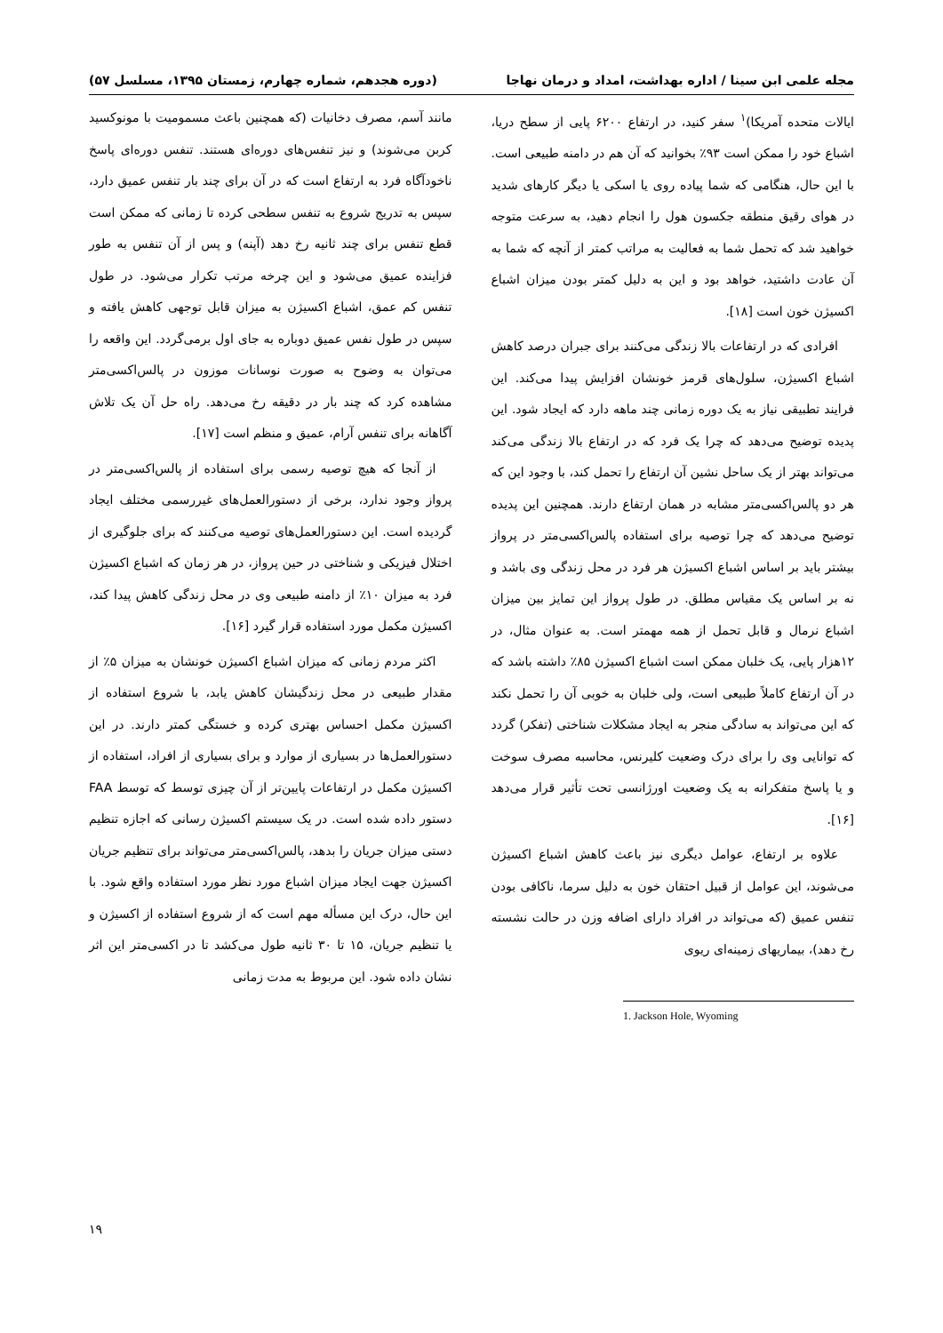مجله علمی ابن سینا / اداره بهداشت، امداد و درمان نهاجا (دوره هجدهم، شماره چهارم، زمستان ۱۳۹۵، مسلسل ۵۷)
ایالات متحده آمریکا)<sup>۱</sup> سفر کنید، در ارتفاع ۶۲۰۰ پایی از سطح دریا، اشباع خود را ممکن است ۹۳٪ بخوانید که آن هم در دامنه طبیعی است. با این حال، هنگامی که شما پیاده روی یا اسکی یا دیگر کارهای شدید در هوای رقیق منطقه جکسون هول را انجام دهید، به سرعت متوجه خواهید شد که تحمل شما به فعالیت به مراتب کمتر از آنچه که شما به آن عادت داشتید، خواهد بود و این به دلیل کمتر بودن میزان اشباع اکسیژن خون است [۱۸].
افرادی که در ارتفاعات بالا زندگی می‌کنند برای جبران درصد کاهش اشباع اکسیژن، سلول‌های قرمز خونشان افزایش پیدا می‌کند. این فرایند تطبیقی نیاز به یک دوره زمانی چند ماهه دارد که ایجاد شود. این پدیده توضیح می‌دهد که چرا یک فرد که در ارتفاع بالا زندگی می‌کند می‌تواند بهتر از یک ساحل نشین آن ارتفاع را تحمل کند، با وجود این که هر دو پالس‌اکسی‌متر مشابه در همان ارتفاع دارند. همچنین این پدیده توضیح می‌دهد که چرا توصیه برای استفاده پالس‌اکسی‌متر در پرواز بیشتر باید بر اساس اشباع اکسیژن هر فرد در محل زندگی وی باشد و نه بر اساس یک مقیاس مطلق. در طول پرواز این تمایز بین میزان اشباع نرمال و قابل تحمل از همه مهمتر است. به عنوان مثال، در ۱۲هزار پایی، یک خلبان ممکن است اشباع اکسیژن ۸۵٪ داشته باشد که در آن ارتفاع کاملاً طبیعی است، ولی خلبان به خوبی آن را تحمل نکند که این می‌تواند به سادگی منجر به ایجاد مشکلات شناختی (تفکر) گردد که توانایی وی را برای درک وضعیت کلیرنس، محاسبه مصرف سوخت و یا پاسخ متفکرانه به یک وضعیت اورژانسی تحت تأثیر قرار می‌دهد [۱۶].
علاوه بر ارتفاع، عوامل دیگری نیز باعث کاهش اشباع اکسیژن می‌شوند، این عوامل از قبیل احتقان خون به دلیل سرما، ناکافی بودن تنفس عمیق (که می‌تواند در افراد دارای اضافه وزن در حالت نشسته رخ دهد)، بیماریهای زمینه‌ای ریوی
1. Jackson Hole, Wyoming
مانند آسم، مصرف دخانیات (که همچنین باعث مسمومیت با مونوکسید کربن می‌شوند) و نیز تنفس‌های دوره‌ای هستند. تنفس دوره‌ای پاسخ ناخودآگاه فرد به ارتفاع است که در آن برای چند بار تنفس عمیق دارد، سپس به تدریج شروع به تنفس سطحی کرده تا زمانی که ممکن است قطع تنفس برای چند ثانیه رخ دهد (آپنه) و پس از آن تنفس به طور فزاینده عمیق می‌شود و این چرخه مرتب تکرار می‌شود. در طول تنفس کم عمق، اشباع اکسیژن به میزان قابل توجهی کاهش یافته و سپس در طول نفس عمیق دوباره به جای اول برمی‌گردد. این واقعه را می‌توان به وضوح به صورت نوسانات موزون در پالس‌اکسی‌متر مشاهده کرد که چند بار در دقیقه رخ می‌دهد. راه حل آن یک تلاش آگاهانه برای تنفس آرام، عمیق و منظم است [۱۷].
از آنجا که هیچ توصیه رسمی برای استفاده از پالس‌اکسی‌متر در پرواز وجود ندارد، برخی از دستورالعمل‌های غیررسمی مختلف ایجاد گردیده است. این دستورالعمل‌های توصیه می‌کنند که برای جلوگیری از اختلال فیزیکی و شناختی در حین پرواز، در هر زمان که اشباع اکسیژن فرد به میزان ۱۰٪ از دامنه طبیعی وی در محل زندگی کاهش پیدا کند، اکسیژن مکمل مورد استفاده قرار گیرد [۱۶].
اکثر مردم زمانی که میزان اشباع اکسیژن خونشان به میزان ۵٪ از مقدار طبیعی در محل زندگیشان کاهش یابد، با شروع استفاده از اکسیژن مکمل احساس بهتری کرده و خستگی کمتر دارند. در این دستورالعمل‌ها در بسیاری از موارد و برای بسیاری از افراد، استفاده از اکسیژن مکمل در ارتفاعات پایین‌تر از آن چیزی توسط که توسط FAA دستور داده شده است. در یک سیستم اکسیژن رسانی که اجازه تنظیم دستی میزان جریان را بدهد، پالس‌اکسی‌متر می‌تواند برای تنظیم جریان اکسیژن جهت ایجاد میزان اشباع مورد نظر مورد استفاده واقع شود. با این حال، درک این مسأله مهم است که از شروع استفاده از اکسیژن و یا تنظیم جریان، ۱۵ تا ۳۰ ثانیه طول می‌کشد تا در اکسی‌متر این اثر نشان داده شود. این مربوط به مدت زمانی
۱۹